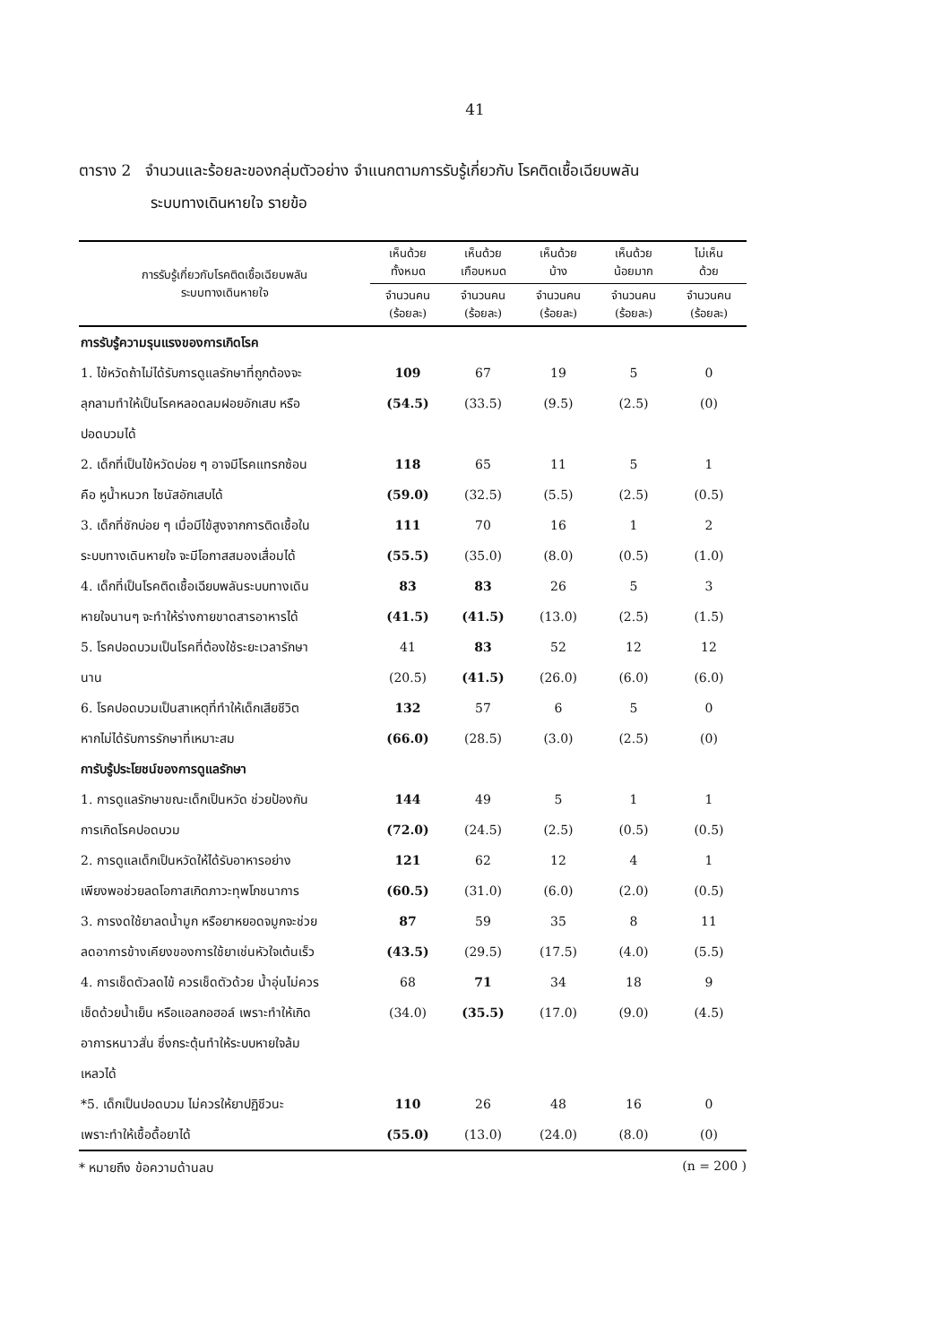41
ตาราง 2 จำนวนและร้อยละของกลุ่มตัวอย่าง จำแนกตามการรับรู้เกี่ยวกับ โรคติดเชื้อเฉียบพลัน
ระบบทางเดินหายใจ รายข้อ
| การรับรู้เกี่ยวกับโรคติดเชื้อเฉียบพลัน ระบบทางเดินหายใจ | เห็นด้วย ทั้งหมด | เห็นด้วย เกือบหมด | เห็นด้วย บ้าง | เห็นด้วย น้อยมาก | ไม่เห็น ด้วย |
| --- | --- | --- | --- | --- | --- |
| | จำนวนคน (ร้อยละ) | จำนวนคน (ร้อยละ) | จำนวนคน (ร้อยละ) | จำนวนคน (ร้อยละ) | จำนวนคน (ร้อยละ) |
| การรับรู้ความรุนแรงของการเกิดโรค | | | | | |
| 1. ไข้หวัดถ้าไม่ได้รับการดูแลรักษาที่ถูกต้องจะ | 109 | 67 | 19 | 5 | 0 |
| ลุกลามทำให้เป็นโรคหลอดลมฝอยอักเสบ หรือ | (54.5) | (33.5) | (9.5) | (2.5) | (0) |
| ปอดบวมได้ | | | | | |
| 2. เด็กที่เป็นไข้หวัดบ่อย ๆ อาจมีโรคแทรกซ้อน | 118 | 65 | 11 | 5 | 1 |
| คือ หูน้ำหนวก ไซนัสอักเสบได้ | (59.0) | (32.5) | (5.5) | (2.5) | (0.5) |
| 3. เด็กที่ชักบ่อย ๆ เมื่อมีไข้สูงจากการติดเชื้อใน | 111 | 70 | 16 | 1 | 2 |
| ระบบทางเดินหายใจ จะมีโอกาสสมองเสื่อมได้ | (55.5) | (35.0) | (8.0) | (0.5) | (1.0) |
| 4. เด็กที่เป็นโรคติดเชื้อเฉียบพลันระบบทางเดิน | 83 | 83 | 26 | 5 | 3 |
| หายใจนานๆ จะทำให้ร่างกายขาดสารอาหารได้ | (41.5) | (41.5) | (13.0) | (2.5) | (1.5) |
| 5. โรคปอดบวมเป็นโรคที่ต้องใช้ระยะเวลารักษา | 41 | 83 | 52 | 12 | 12 |
| นาน | (20.5) | (41.5) | (26.0) | (6.0) | (6.0) |
| 6. โรคปอดบวมเป็นสาเหตุที่ทำให้เด็กเสียชีวิต | 132 | 57 | 6 | 5 | 0 |
| หากไม่ได้รับการรักษาที่เหมาะสม | (66.0) | (28.5) | (3.0) | (2.5) | (0) |
| การับรู้ประโยชน์ของการดูแลรักษา | | | | | |
| 1. การดูแลรักษาขณะเด็กเป็นหวัด ช่วยป้องกัน | 144 | 49 | 5 | 1 | 1 |
| การเกิดโรคปอดบวม | (72.0) | (24.5) | (2.5) | (0.5) | (0.5) |
| 2. การดูแลเด็กเป็นหวัดให้ได้รับอาหารอย่าง | 121 | 62 | 12 | 4 | 1 |
| เพียงพอช่วยลดโอกาสเกิดภาวะทุพโภชนาการ | (60.5) | (31.0) | (6.0) | (2.0) | (0.5) |
| 3. การงดใช้ยาลดน้ำมูก หรือยาหยอดจมูกจะช่วย | 87 | 59 | 35 | 8 | 11 |
| ลดอาการข้างเคียงของการใช้ยาเช่นหัวใจเต้นเร็ว | (43.5) | (29.5) | (17.5) | (4.0) | (5.5) |
| 4. การเช็ดตัวลดไข้ ควรเช็ดตัวด้วย น้ำอุ่นไม่ควร | 68 | 71 | 34 | 18 | 9 |
| เช็ดด้วยน้ำเย็น หรือแอลกอฮอล์ เพราะทำให้เกิด | (34.0) | (35.5) | (17.0) | (9.0) | (4.5) |
| อาการหนาวสั่น ซึ่งกระตุ้นทำให้ระบบหายใจล้ม | | | | | |
| เหลวได้ | | | | | |
| *5. เด็กเป็นปอดบวม ไม่ควรให้ยาปฏิชีวนะ | 110 | 26 | 48 | 16 | 0 |
| เพราะทำให้เชื้อดื้อยาได้ | (55.0) | (13.0) | (24.0) | (8.0) | (0) |
* หมายถึง ข้อความด้านลบ (n = 200 )